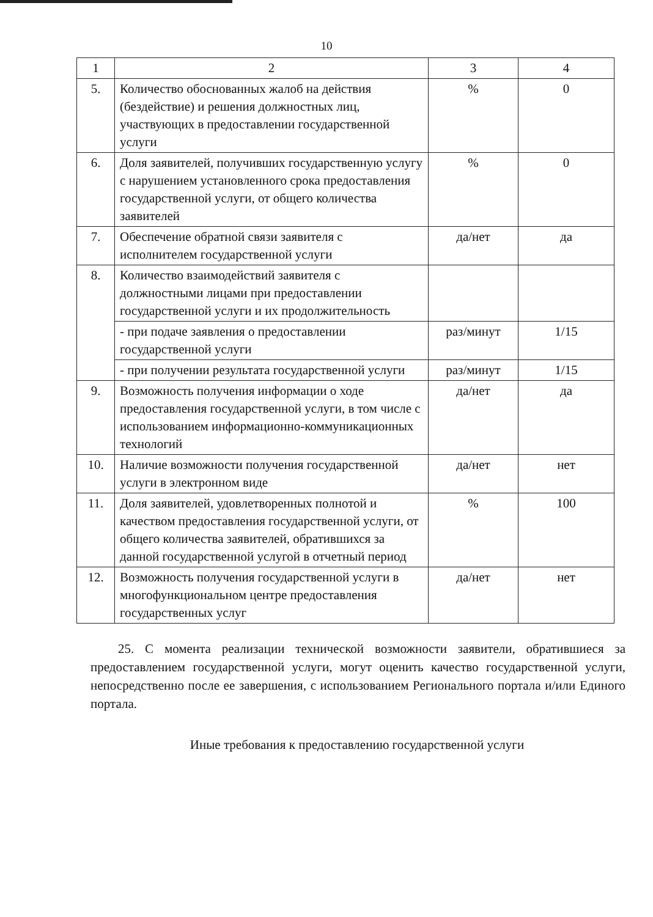10
| 1 | 2 | 3 | 4 |
| 5. | Количество обоснованных жалоб на действия (бездействие) и решения должностных лиц, участвующих в предоставлении государственной услуги | % | 0 |
| 6. | Доля заявителей, получивших государственную услугу с нарушением установленного срока предоставления государственной услуги, от общего количества заявителей | % | 0 |
| 7. | Обеспечение обратной связи заявителя с исполнителем государственной услуги | да/нет | да |
| 8. | Количество взаимодействий заявителя с должностными лицами при предоставлении государственной услуги и их продолжительность | | |
| | - при подаче заявления о предоставлении государственной услуги | раз/минут | 1/15 |
| | - при получении результата государственной услуги | раз/минут | 1/15 |
| 9. | Возможность получения информации о ходе предоставления государственной услуги, в том числе с использованием информационно-коммуникационных технологий | да/нет | да |
| 10. | Наличие возможности получения государственной услуги в электронном виде | да/нет | нет |
| 11. | Доля заявителей, удовлетворенных полнотой и качеством предоставления государственной услуги, от общего количества заявителей, обратившихся за данной государственной услугой в отчетный период | % | 100 |
| 12. | Возможность получения государственной услуги в многофункциональном центре предоставления государственных услуг | да/нет | нет |
25. С момента реализации технической возможности заявители, обратившиеся за предоставлением государственной услуги, могут оценить качество государственной услуги, непосредственно после ее завершения, с использованием Регионального портала и/или Единого портала.
Иные требования к предоставлению государственной услуги